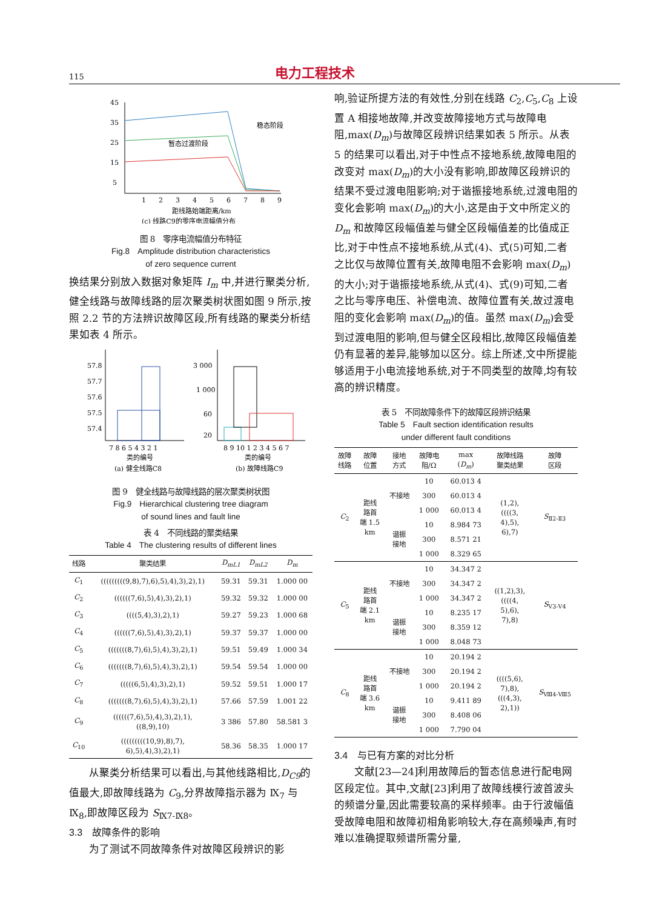115 电力工程技术
45
35
25
15
5
1
2
3
4
5
6
7
8
9
稳态阶段
暂态过渡阶段
距线路始端距离/km
(c) 线路C9的零序电流幅值分布
图 8　零序电流幅值分布特征
Fig.8　Amplitude distribution characteristics
of zero sequence current
换结果分别放入数据对象矩阵 I<sub>m</sub> 中,并进行聚类分析,健全线路与故障线路的层次聚类树状图如图 9 所示,按照 2.2 节的方法辨识故障区段,所有线路的聚类分析结果如表 4 所示。
57.8
57.7
57.6
57.5
57.4
7 8 6 5 4 3 2 1
类的编号
(a) 健全线路C8
3 000
1 000
60
20
8 9 10 1 2 3 4 5 6 7
类的编号
(b) 故障线路C9
图 9　健全线路与故障线路的层次聚类树状图
Fig.9　Hierarchical clustering tree diagram
of sound lines and fault line
表 4　不同线路的聚类结果
Table 4　The clustering results of different lines
| 线路 | 聚类结果 | D<sub>mL1</sub> | D<sub>mL2</sub> | D<sub>m</sub> |
| --- | --- | --- | --- | --- |
| C<sub>1</sub> | (((((((((9,8),7),6),5),4),3),2),1) | 59.31 | 59.31 | 1.000 00 |
| C<sub>2</sub> | ((((((7,6),5),4),3),2),1) | 59.32 | 59.32 | 1.000 00 |
| C<sub>3</sub> | ((((5,4),3),2),1) | 59.27 | 59.23 | 1.000 68 |
| C<sub>4</sub> | ((((((7,6),5),4),3),2),1) | 59.37 | 59.37 | 1.000 00 |
| C<sub>5</sub> | (((((((8,7),6),5),4),3),2),1) | 59.51 | 59.49 | 1.000 34 |
| C<sub>6</sub> | (((((((8,7),6),5),4),3),2),1) | 59.54 | 59.54 | 1.000 00 |
| C<sub>7</sub> | (((((6,5),4),3),2),1) | 59.52 | 59.51 | 1.000 17 |
| C<sub>8</sub> | (((((((8,7),6),5),4),3),2),1) | 57.66 | 57.59 | 1.001 22 |
| C<sub>9</sub> | ((((((7,6),5),4),3),2),1), ((8,9),10) | 3 386 | 57.80 | 58.581 3 |
| C<sub>10</sub> | (((((((((10,9),8),7), 6),5),4),3),2),1) | 58.36 | 58.35 | 1.000 17 |
从聚类分析结果可以看出,与其他线路相比,D<sub>C9</sub>的值最大,即故障线路为 C<sub>9</sub>,分界故障指示器为 Ⅸ<sub>7</sub> 与Ⅸ<sub>8</sub>,即故障区段为 S<sub>Ⅸ7-Ⅸ8</sub>。
3.3　故障条件的影响
为了测试不同故障条件对故障区段辨识的影
响,验证所提方法的有效性,分别在线路 C<sub>2</sub>,C<sub>5</sub>,C<sub>8</sub> 上设置 A 相接地故障,并改变故障接地方式与故障电阻,max(D<sub>m</sub>)与故障区段辨识结果如表 5 所示。从表 5 的结果可以看出,对于中性点不接地系统,故障电阻的改变对 max(D<sub>m</sub>)的大小没有影响,即故障区段辨识的结果不受过渡电阻影响;对于谐振接地系统,过渡电阻的变化会影响 max(D<sub>m</sub>)的大小,这是由于文中所定义的 D<sub>m</sub> 和故障区段幅值差与健全区段幅值差的比值成正比,对于中性点不接地系统,从式(4)、式(5)可知,二者之比仅与故障位置有关,故障电阻不会影响 max(D<sub>m</sub>)的大小;对于谐振接地系统,从式(4)、式(9)可知,二者之比与零序电压、补偿电流、故障位置有关,故过渡电阻的变化会影响 max(D<sub>m</sub>)的值。虽然 max(D<sub>m</sub>)会受到过渡电阻的影响,但与健全区段相比,故障区段幅值差仍有显著的差异,能够加以区分。综上所述,文中所提能够适用于小电流接地系统,对于不同类型的故障,均有较高的辨识精度。
表 5　不同故障条件下的故障区段辨识结果
Table 5　Fault section identification results
under different fault conditions
| 故障 线路 | 故障 位置 | 接地 方式 | 故障电 阻/Ω | max ( D<sub>m</sub> ) | 故障线路 聚类结果 | 故障 区段 |
| --- | --- | --- | --- | --- | --- | --- |
| C<sub>2</sub> | 距线 路首 端 1.5 km | 不接地 | 10 | 60.013 4 | (1,2), ((((3, 4),5), 6),7) | S<sub>Ⅱ2-Ⅱ3</sub> |
| | | | 300 | 60.013 4 | | |
| | | | 1 000 | 60.013 4 | | |
| | | 谐振 接地 | 10 | 8.984 73 | | |
| | | | 300 | 8.571 21 | | |
| | | | 1 000 | 8.329 65 | | |
| C<sub>5</sub> | 距线 路首 端 2.1 km | 不接地 | 10 | 34.347 2 | ((1,2),3), ((((4, 5),6), 7),8) | S<sub>Ⅴ3-Ⅴ4</sub> |
| | | | 300 | 34.347 2 | | |
| | | | 1 000 | 34.347 2 | | |
| | | 谐振 接地 | 10 | 8.235 17 | | |
| | | | 300 | 8.359 12 | | |
| | | | 1 000 | 8.048 73 | | |
| C<sub>8</sub> | 距线 路首 端 3.6 km | 不接地 | 10 | 20.194 2 | ((((5,6), 7),8), (((4,3), 2),1)) | S<sub>Ⅷ4-Ⅷ5</sub> |
| | | | 300 | 20.194 2 | | |
| | | | 1 000 | 20.194 2 | | |
| | | 谐振 接地 | 10 | 9.411 89 | | |
| | | | 300 | 8.408 06 | | |
| | | | 1 000 | 7.790 04 | | |
3.4　与已有方案的对比分析
文献[23—24]利用故障后的暂态信息进行配电网区段定位。其中,文献[23]利用了故障线模行波首波头的频谱分量,因此需要较高的采样频率。由于行波幅值受故障电阻和故障初相角影响较大,存在高频噪声,有时难以准确提取频谱所需分量,